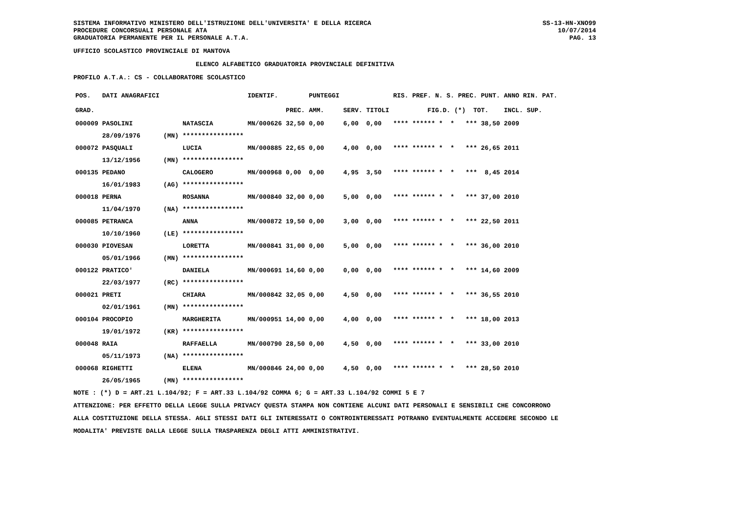SISTEMA INFORMATIVO MINISTERO DELL'ISTRUZIONE DELL'UNIVERSITA' E DELLA RICERCA
PROCEDURE CONCORSUALI PERSONALE ATA
GRADUATORIA PERMANENTE PER IL PERSONALE A.T.A.
SS-13-HN-XNO99
10/07/2014
PAG. 13
UFFICIO SCOLASTICO PROVINCIALE DI MANTOVA
ELENCO ALFABETICO GRADUATORIA PROVINCIALE DEFINITIVA
PROFILO A.T.A.: CS - COLLABORATORE SCOLASTICO
| POS. | DATI ANAGRAFICI | | | IDENTIF. | | PUNTEGGI | | | RIS. PREF. N. S. PREC. PUNT. | ANNO RIN. PAT. |
| --- | --- | --- | --- | --- | --- | --- | --- | --- | --- | --- |
| GRAD. | | | | | PREC. | AMM. | SERV. | TITOLI | FIG.D. (*) TOT. | INCL. SUP. |
| 000009 | PASOLINI | | NATASCIA | MN/000626 | 32,50 | 0,00 | 6,00 | 0,00 | **** ****** * * *** 38,50 | 2009 |
| | 28/09/1976 | (MN) | **************** | | | | | | | |
| 000072 | PASQUALI | | LUCIA | MN/000885 | 22,65 | 0,00 | 4,00 | 0,00 | **** ****** * * *** 26,65 | 2011 |
| | 13/12/1956 | (MN) | **************** | | | | | | | |
| 000135 | PEDANO | | CALOGERO | MN/000968 | 0,00 | 0,00 | 4,95 | 3,50 | **** ****** * * *** 8,45 | 2014 |
| | 16/01/1983 | (AG) | **************** | | | | | | | |
| 000018 | PERNA | | ROSANNA | MN/000840 | 32,00 | 0,00 | 5,00 | 0,00 | **** ****** * * *** 37,00 | 2010 |
| | 11/04/1970 | (NA) | **************** | | | | | | | |
| 000085 | PETRANCA | | ANNA | MN/000872 | 19,50 | 0,00 | 3,00 | 0,00 | **** ****** * * *** 22,50 | 2011 |
| | 10/10/1960 | (LE) | **************** | | | | | | | |
| 000030 | PIOVESAN | | LORETTA | MN/000841 | 31,00 | 0,00 | 5,00 | 0,00 | **** ****** * * *** 36,00 | 2010 |
| | 05/01/1966 | (MN) | **************** | | | | | | | |
| 000122 | PRATICO' | | DANIELA | MN/000691 | 14,60 | 0,00 | 0,00 | 0,00 | **** ****** * * *** 14,60 | 2009 |
| | 22/03/1977 | (RC) | **************** | | | | | | | |
| 000021 | PRETI | | CHIARA | MN/000842 | 32,05 | 0,00 | 4,50 | 0,00 | **** ****** * * *** 36,55 | 2010 |
| | 02/01/1961 | (MN) | **************** | | | | | | | |
| 000104 | PROCOPIO | | MARGHERITA | MN/000951 | 14,00 | 0,00 | 4,00 | 0,00 | **** ****** * * *** 18,00 | 2013 |
| | 19/01/1972 | (KR) | **************** | | | | | | | |
| 000048 | RAIA | | RAFFAELLA | MN/000790 | 28,50 | 0,00 | 4,50 | 0,00 | **** ****** * * *** 33,00 | 2010 |
| | 05/11/1973 | (NA) | **************** | | | | | | | |
| 000068 | RIGHETTI | | ELENA | MN/000846 | 24,00 | 0,00 | 4,50 | 0,00 | **** ****** * * *** 28,50 | 2010 |
| | 26/05/1965 | (MN) | **************** | | | | | | | |
NOTE : (*) D = ART.21 L.104/92; F = ART.33 L.104/92 COMMA 6; G = ART.33 L.104/92 COMMI 5 E 7
ATTENZIONE: PER EFFETTO DELLA LEGGE SULLA PRIVACY QUESTA STAMPA NON CONTIENE ALCUNI DATI PERSONALI E SENSIBILI CHE CONCORRONO
ALLA COSTITUZIONE DELLA STESSA. AGLI STESSI DATI GLI INTERESSATI O CONTROINTERESSATI POTRANNO EVENTUALMENTE ACCEDERE SECONDO LE
MODALITA' PREVISTE DALLA LEGGE SULLA TRASPARENZA DEGLI ATTI AMMINISTRATIVI.